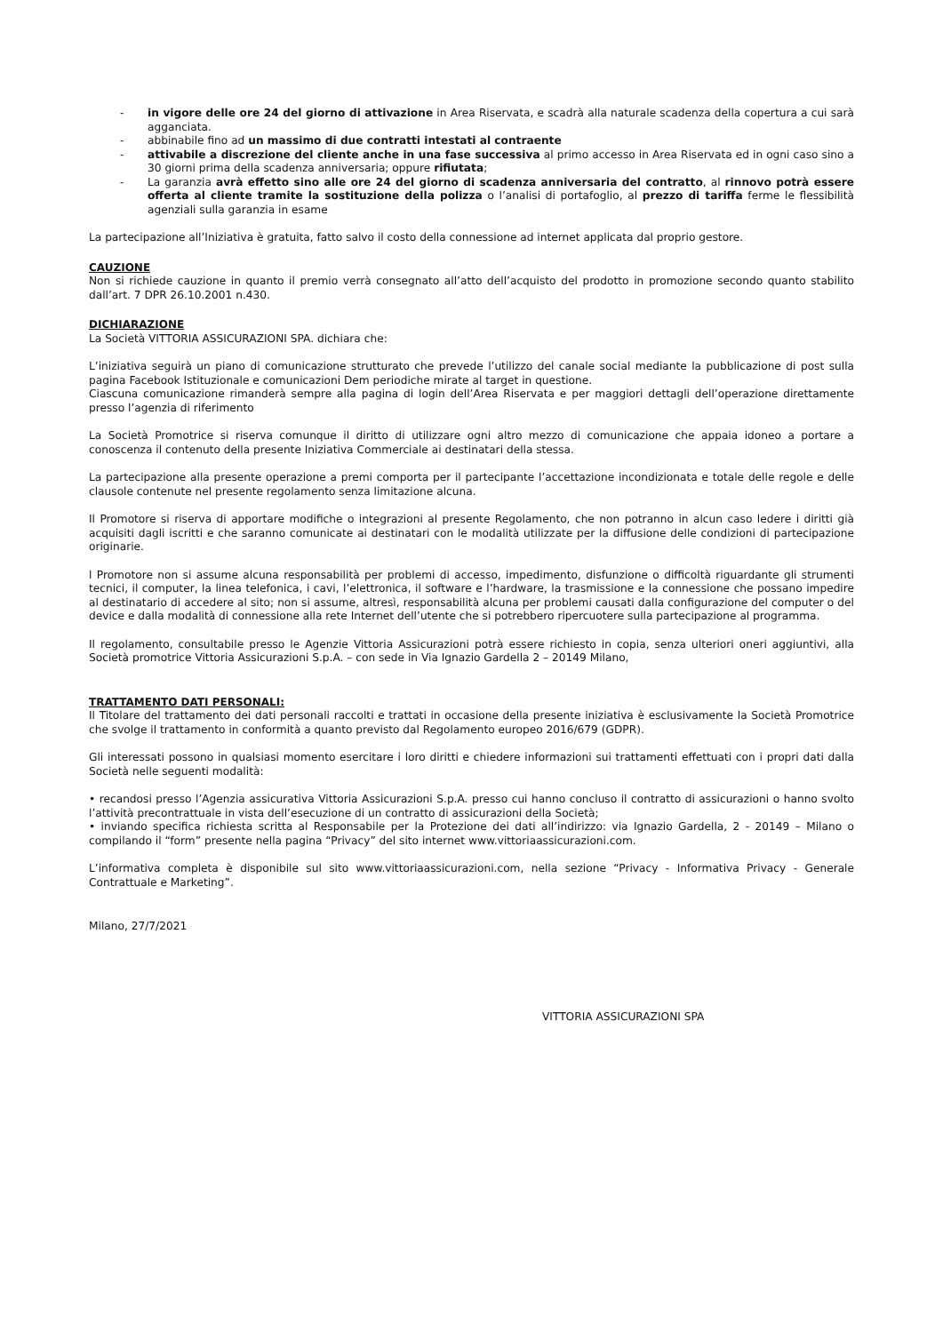- in vigore delle ore 24 del giorno di attivazione in Area Riservata, e scadrà alla naturale scadenza della copertura a cui sarà agganciata.
- abbinabile fino ad un massimo di due contratti intestati al contraente
- attivabile a discrezione del cliente anche in una fase successiva al primo accesso in Area Riservata ed in ogni caso sino a 30 giorni prima della scadenza anniversaria; oppure rifiutata;
- La garanzia avrà effetto sino alle ore 24 del giorno di scadenza anniversaria del contratto, al rinnovo potrà essere offerta al cliente tramite la sostituzione della polizza o l’analisi di portafoglio, al prezzo di tariffa ferme le flessibilità agenziali sulla garanzia in esame
La partecipazione all’Iniziativa è gratuita, fatto salvo il costo della connessione ad internet applicata dal proprio gestore.
CAUZIONE
Non si richiede cauzione in quanto il premio verrà consegnato all’atto dell’acquisto del prodotto in promozione secondo quanto stabilito dall’art. 7 DPR 26.10.2001 n.430.
DICHIARAZIONE
La Società VITTORIA ASSICURAZIONI SPA. dichiara che:
L’iniziativa seguirà un piano di comunicazione strutturato che prevede l’utilizzo del canale social mediante la pubblicazione di post sulla pagina Facebook Istituzionale e comunicazioni Dem periodiche mirate al target in questione.
Ciascuna comunicazione rimanderà sempre alla pagina di login dell’Area Riservata e per maggiori dettagli dell’operazione direttamente presso l’agenzia di riferimento
La Società Promotrice si riserva comunque il diritto di utilizzare ogni altro mezzo di comunicazione che appaia idoneo a portare a conoscenza il contenuto della presente Iniziativa Commerciale ai destinatari della stessa.
La partecipazione alla presente operazione a premi comporta per il partecipante l’accettazione incondizionata e totale delle regole e delle clausole contenute nel presente regolamento senza limitazione alcuna.
Il Promotore si riserva di apportare modifiche o integrazioni al presente Regolamento, che non potranno in alcun caso ledere i diritti già acquisiti dagli iscritti e che saranno comunicate ai destinatari con le modalità utilizzate per la diffusione delle condizioni di partecipazione originarie.
l Promotore non si assume alcuna responsabilità per problemi di accesso, impedimento, disfunzione o difficoltà riguardante gli strumenti tecnici, il computer, la linea telefonica, i cavi, l’elettronica, il software e l’hardware, la trasmissione e la connessione che possano impedire al destinatario di accedere al sito; non si assume, altresì, responsabilità alcuna per problemi causati dalla configurazione del computer o del device e dalla modalità di connessione alla rete Internet dell’utente che si potrebbero ripercuotere sulla partecipazione al programma.
Il regolamento, consultabile presso le Agenzie Vittoria Assicurazioni potrà essere richiesto in copia, senza ulteriori oneri aggiuntivi, alla Società promotrice Vittoria Assicurazioni S.p.A. – con sede in Via Ignazio Gardella 2 – 20149 Milano,
TRATTAMENTO DATI PERSONALI:
Il Titolare del trattamento dei dati personali raccolti e trattati in occasione della presente iniziativa è esclusivamente la Società Promotrice che svolge il trattamento in conformità a quanto previsto dal Regolamento europeo 2016/679 (GDPR).
Gli interessati possono in qualsiasi momento esercitare i loro diritti e chiedere informazioni sui trattamenti effettuati con i propri dati dalla Società nelle seguenti modalità:
• recandosi presso l’Agenzia assicurativa Vittoria Assicurazioni S.p.A. presso cui hanno concluso il contratto di assicurazioni o hanno svolto l’attività precontrattuale in vista dell’esecuzione di un contratto di assicurazioni della Società;
• inviando specifica richiesta scritta al Responsabile per la Protezione dei dati all’indirizzo: via Ignazio Gardella, 2 - 20149 – Milano o compilando il “form” presente nella pagina “Privacy” del sito internet www.vittoriaassicurazioni.com.
L’informativa completa è disponibile sul sito www.vittoriaassicurazioni.com, nella sezione “Privacy - Informativa Privacy - Generale Contrattuale e Marketing”.
Milano, 27/7/2021
VITTORIA ASSICURAZIONI SPA